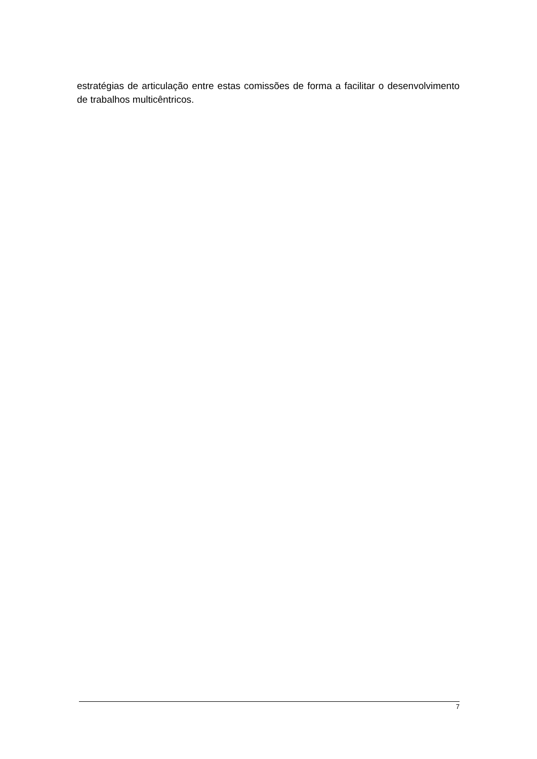estratégias de articulação entre estas comissões de forma a facilitar o desenvolvimento de trabalhos multicêntricos.
7